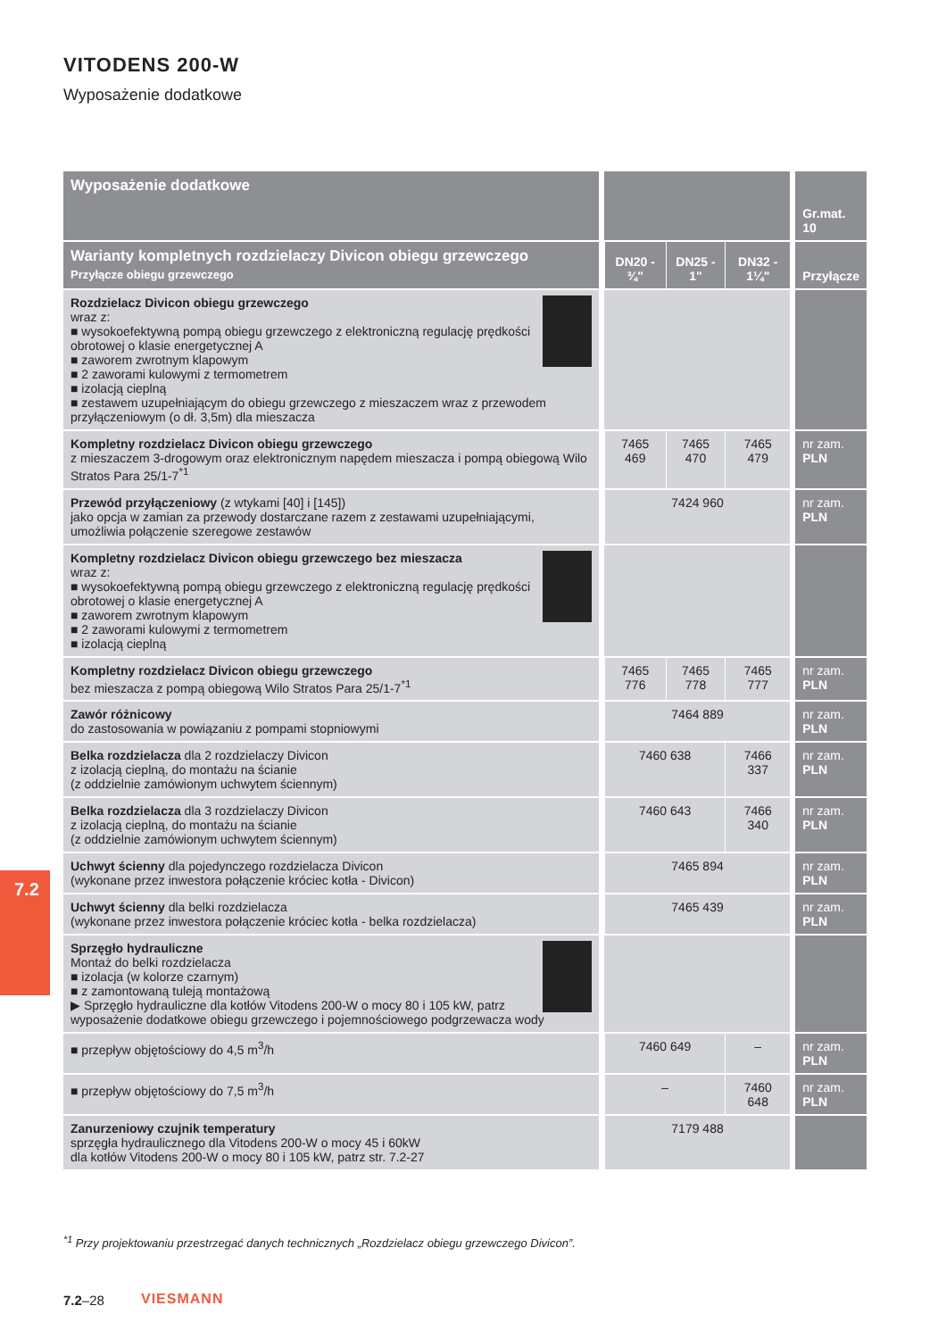VITODENS 200-W
Wyposażenie dodatkowe
7.2
| Wyposażenie dodatkowe | | | | | | Gr.mat. 10 |
| Warianty kompletnych rozdzielaczy Divicon obiegu grzewczego Przyłącze obiegu grzewczego | | DN20 - ¾" | DN25 - 1" | DN32 - 1¼" | | Przyłącze |
| Rozdzielacz Divicon obiegu grzewczego wraz z: ■ wysokoefektywną pompą obiegu grzewczego z elektroniczną regulację prędkości obrotowej o klasie energetycznej A ■ zaworem zwrotnym klapowym ■ 2 zaworami kulowymi z termometrem ■ izolacją cieplną ■ zestawem uzupełniającym do obiegu grzewczego z mieszaczem wraz z przewodem przyłączeniowym (o dł. 3,5m) dla mieszacza | | | | | | |
| Kompletny rozdzielacz Divicon obiegu grzewczego z mieszaczem 3-drogowym oraz elektronicznym napędem mieszacza i pompą obiegową Wilo Stratos Para 25/1-7<sup>*1</sup> | | 7465 469 | 7465 470 | 7465 479 | | nr zam. PLN |
| Przewód przyłączeniowy (z wtykami [40] i [145]) jako opcja w zamian za przewody dostarczane razem z zestawami uzupełniającymi, umożliwia połączenie szeregowe zestawów | | 7424 960 | | | | nr zam. PLN |
| Kompletny rozdzielacz Divicon obiegu grzewczego bez mieszacza wraz z: ■ wysokoefektywną pompą obiegu grzewczego z elektroniczną regulację prędkości obrotowej o klasie energetycznej A ■ zaworem zwrotnym klapowym ■ 2 zaworami kulowymi z termometrem ■ izolacją cieplną | | | | | | |
| Kompletny rozdzielacz Divicon obiegu grzewczego bez mieszacza z pompą obiegową Wilo Stratos Para 25/1-7<sup>*1</sup> | | 7465 776 | 7465 778 | 7465 777 | | nr zam. PLN |
| Zawór różnicowy do zastosowania w powiązaniu z pompami stopniowymi | | 7464 889 | | | | nr zam. PLN |
| Belka rozdzielacza dla 2 rozdzielaczy Divicon z izolacją cieplną, do montażu na ścianie (z oddzielnie zamówionym uchwytem ściennym) | | 7460 638 | | 7466 337 | | nr zam. PLN |
| Belka rozdzielacza dla 3 rozdzielaczy Divicon z izolacją cieplną, do montażu na ścianie (z oddzielnie zamówionym uchwytem ściennym) | | 7460 643 | | 7466 340 | | nr zam. PLN |
| Uchwyt ścienny dla pojedynczego rozdzielacza Divicon (wykonane przez inwestora połączenie króciec kotła - Divicon) | | 7465 894 | | | | nr zam. PLN |
| Uchwyt ścienny dla belki rozdzielacza (wykonane przez inwestora połączenie króciec kotła - belka rozdzielacza) | | 7465 439 | | | | nr zam. PLN |
| Sprzęgło hydrauliczne Montaż do belki rozdzielacza ■ izolacja (w kolorze czarnym) ■ z zamontowaną tuleją montażową ▶ Sprzęgło hydrauliczne dla kotłów Vitodens 200-W o mocy 80 i 105 kW, patrz wyposażenie dodatkowe obiegu grzewczego i pojemnościowego podgrzewacza wody | | | | | | |
| ■ przepływ objętościowy do 4,5 m<sup>3</sup>/h | | 7460 649 | | – | | nr zam. PLN |
| ■ przepływ objętościowy do 7,5 m<sup>3</sup>/h | | – | | 7460 648 | | nr zam. PLN |
| Zanurzeniowy czujnik temperatury sprzęgła hydraulicznego dla Vitodens 200-W o mocy 45 i 60kW dla kotłów Vitodens 200-W o mocy 80 i 105 kW, patrz str. 7.2-27 | | 7179 488 | | | | |
<sup>*1</sup> Przy projektowaniu przestrzegać danych technicznych „Rozdzielacz obiegu grzewczego Divicon”.
7.2–28 VIESMANN